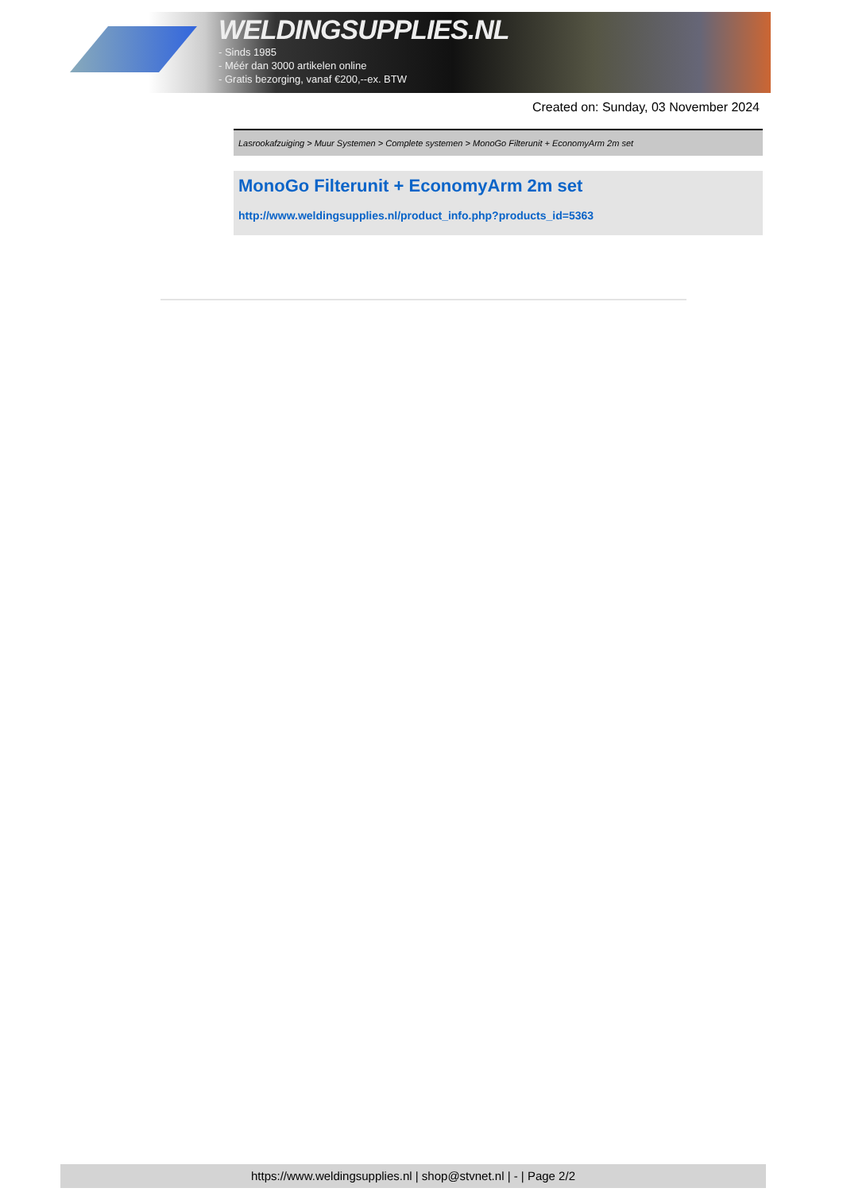WELDINGSUPPLIES.NL
- Sinds 1985
- Méér dan 3000 artikelen online
- Gratis bezorging, vanaf €200,--ex. BTW
Created on: Sunday, 03 November 2024
Lasrookafzuiging > Muur Systemen > Complete systemen > MonoGo Filterunit + EconomyArm 2m set
MonoGo Filterunit + EconomyArm 2m set
http://www.weldingsupplies.nl/product_info.php?products_id=5363
https://www.weldingsupplies.nl | shop@stvnet.nl | - | Page 2/2